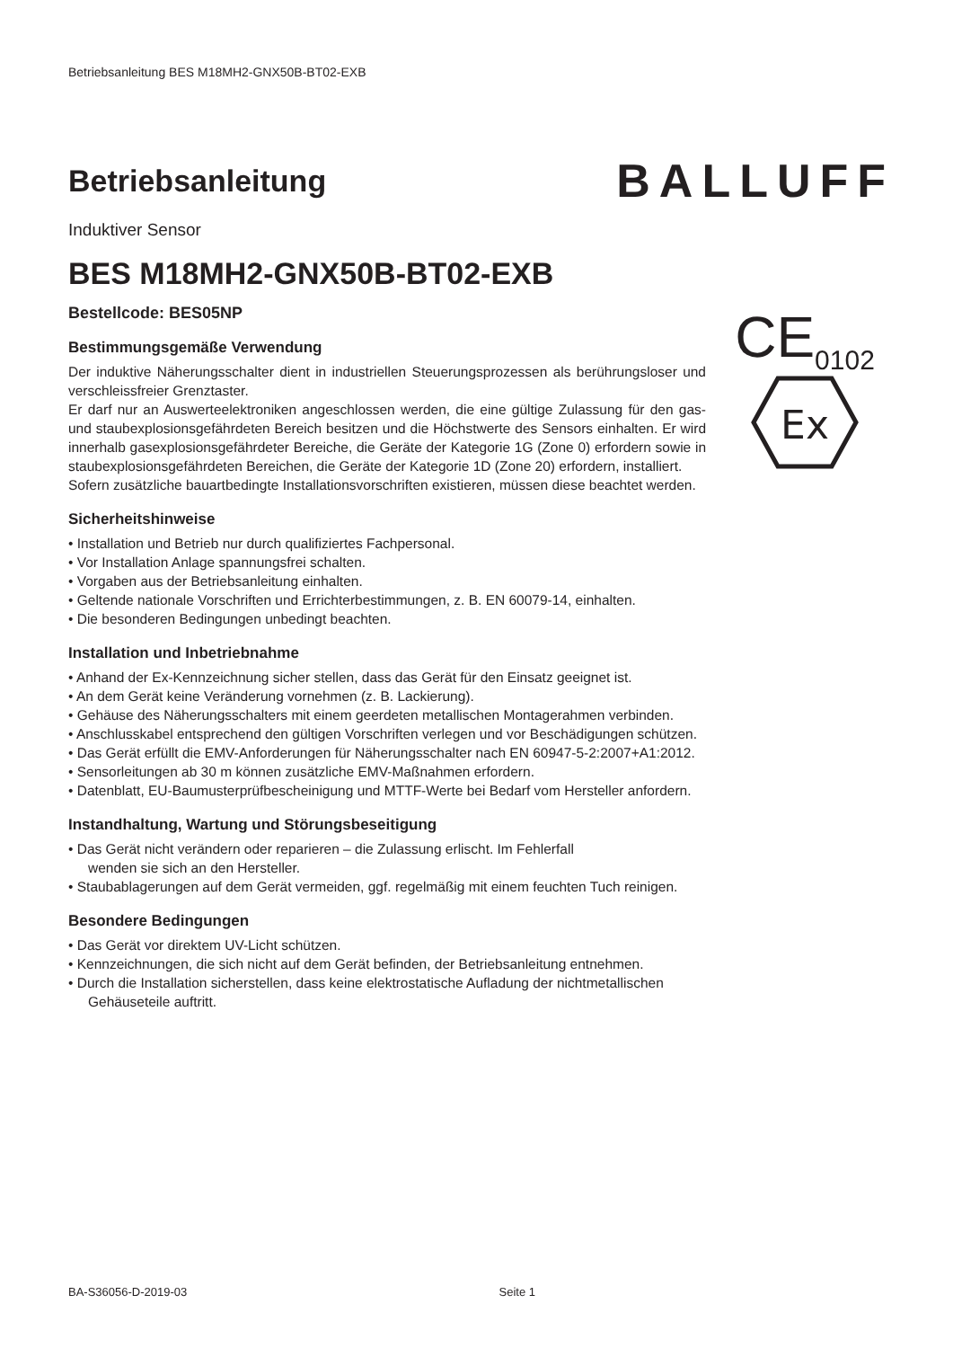Betriebsanleitung BES M18MH2-GNX50B-BT02-EXB
Betriebsanleitung
BALLUFF
Induktiver Sensor
BES M18MH2-GNX50B-BT02-EXB
Bestellcode: BES05NP
Bestimmungsgemäße Verwendung
Der induktive Näherungsschalter dient in industriellen Steuerungsprozessen als berührungsloser und verschleissfreier Grenztaster.
Er darf nur an Auswerteelektroniken angeschlossen werden, die eine gültige Zulassung für den gas- und staubexplosionsgefährdeten Bereich besitzen und die Höchstwerte des Sensors einhalten. Er wird innerhalb gasexplosionsgefährdeter Bereiche, die Geräte der Kategorie 1G (Zone 0) erfordern sowie in staubexplosionsgefährdeten Bereichen, die Geräte der Kategorie 1D (Zone 20) erfordern, installiert.
CE<sub>0102</sub>
Ex
Sofern zusätzliche bauartbedingte Installationsvorschriften existieren, müssen diese beachtet werden.
Sicherheitshinweise
• Installation und Betrieb nur durch qualifiziertes Fachpersonal.
• Vor Installation Anlage spannungsfrei schalten.
• Vorgaben aus der Betriebsanleitung einhalten.
• Geltende nationale Vorschriften und Errichterbestimmungen, z. B. EN 60079-14, einhalten.
• Die besonderen Bedingungen unbedingt beachten.
Installation und Inbetriebnahme
• Anhand der Ex-Kennzeichnung sicher stellen, dass das Gerät für den Einsatz geeignet ist.
• An dem Gerät keine Veränderung vornehmen (z. B. Lackierung).
• Gehäuse des Näherungsschalters mit einem geerdeten metallischen Montagerahmen verbinden.
• Anschlusskabel entsprechend den gültigen Vorschriften verlegen und vor Beschädigungen schützen.
• Das Gerät erfüllt die EMV-Anforderungen für Näherungsschalter nach EN 60947-5-2:2007+A1:2012.
• Sensorleitungen ab 30 m können zusätzliche EMV-Maßnahmen erfordern.
• Datenblatt, EU-Baumusterprüfbescheinigung und MTTF-Werte bei Bedarf vom Hersteller anfordern.
Instandhaltung, Wartung und Störungsbeseitigung
• Das Gerät nicht verändern oder reparieren – die Zulassung erlischt. Im Fehlerfall
wenden sie sich an den Hersteller.
• Staubablagerungen auf dem Gerät vermeiden, ggf. regelmäßig mit einem feuchten Tuch reinigen.
Besondere Bedingungen
• Das Gerät vor direktem UV-Licht schützen.
• Kennzeichnungen, die sich nicht auf dem Gerät befinden, der Betriebsanleitung entnehmen.
• Durch die Installation sicherstellen, dass keine elektrostatische Aufladung der nichtmetallischen
Gehäuseteile auftritt.
BA-S36056-D-2019-03 Seite 1